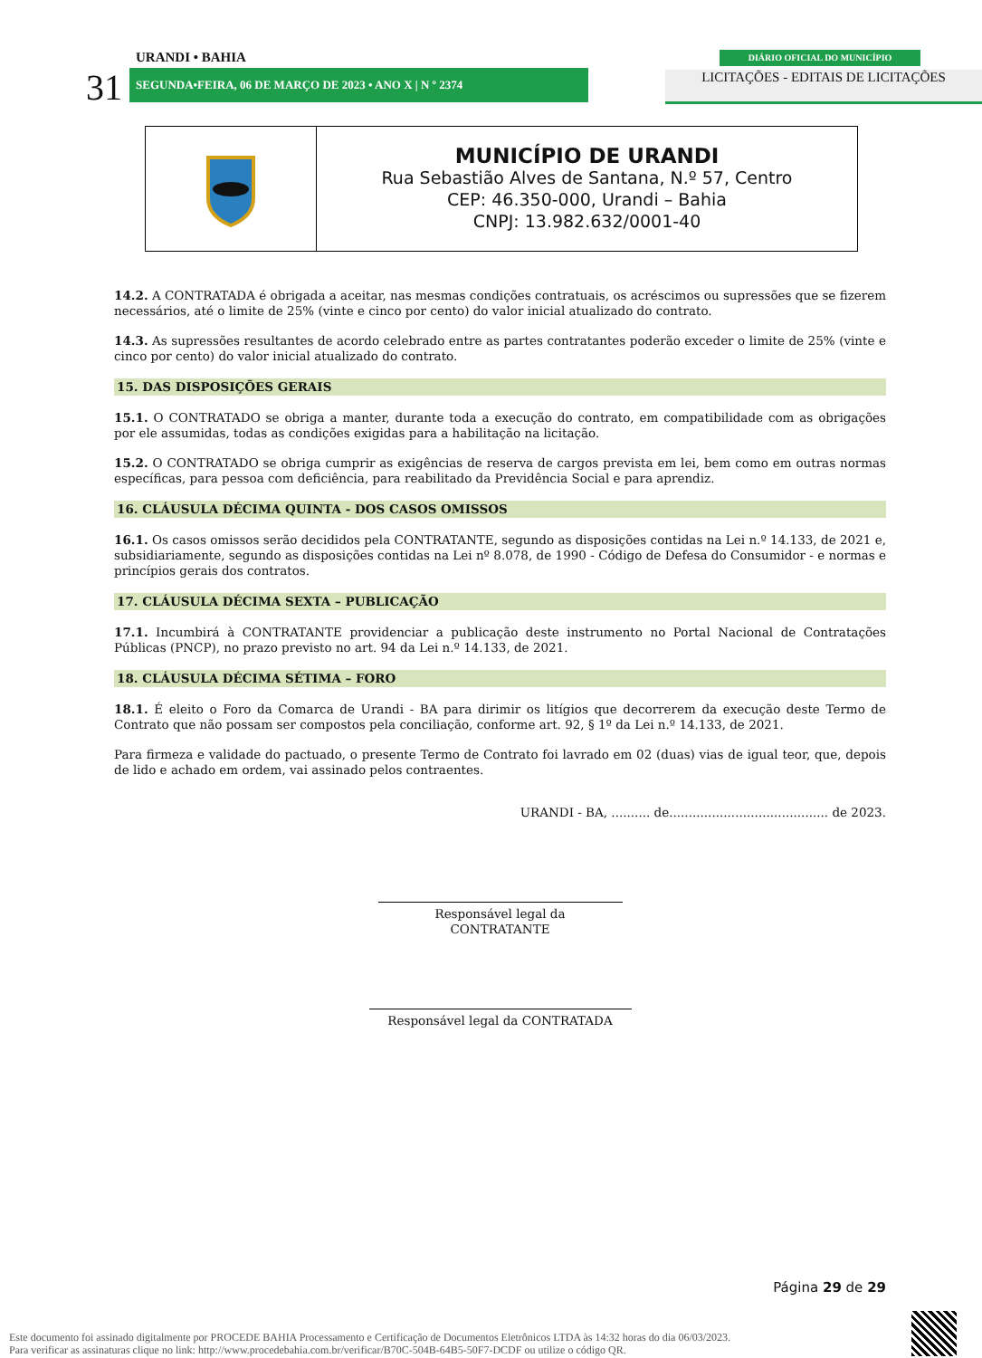31
URANDI • BAHIA
SEGUNDA•FEIRA, 06 DE MARÇO DE 2023 • ANO X | N º 2374
DIÁRIO OFICIAL DO MUNICÍPIO
LICITAÇÕES - EDITAIS DE LICITAÇÕES
MUNICÍPIO DE URANDI
Rua Sebastião Alves de Santana, N.º 57, Centro
CEP: 46.350-000, Urandi – Bahia
CNPJ: 13.982.632/0001-40
14.2. A CONTRATADA é obrigada a aceitar, nas mesmas condições contratuais, os acréscimos ou supressões que se fizerem necessários, até o limite de 25% (vinte e cinco por cento) do valor inicial atualizado do contrato.
14.3. As supressões resultantes de acordo celebrado entre as partes contratantes poderão exceder o limite de 25% (vinte e cinco por cento) do valor inicial atualizado do contrato.
15. DAS DISPOSIÇÕES GERAIS
15.1. O CONTRATADO se obriga a manter, durante toda a execução do contrato, em compatibilidade com as obrigações por ele assumidas, todas as condições exigidas para a habilitação na licitação.
15.2. O CONTRATADO se obriga cumprir as exigências de reserva de cargos prevista em lei, bem como em outras normas específicas, para pessoa com deficiência, para reabilitado da Previdência Social e para aprendiz.
16. CLÁUSULA DÉCIMA QUINTA - DOS CASOS OMISSOS
16.1. Os casos omissos serão decididos pela CONTRATANTE, segundo as disposições contidas na Lei n.º 14.133, de 2021 e, subsidiariamente, segundo as disposições contidas na Lei nº 8.078, de 1990 - Código de Defesa do Consumidor - e normas e princípios gerais dos contratos.
17. CLÁUSULA DÉCIMA SEXTA – PUBLICAÇÃO
17.1. Incumbirá à CONTRATANTE providenciar a publicação deste instrumento no Portal Nacional de Contratações Públicas (PNCP), no prazo previsto no art. 94 da Lei n.º 14.133, de 2021.
18. CLÁUSULA DÉCIMA SÉTIMA – FORO
18.1. É eleito o Foro da Comarca de Urandi - BA para dirimir os litígios que decorrerem da execução deste Termo de Contrato que não possam ser compostos pela conciliação, conforme art. 92, § 1º da Lei n.º 14.133, de 2021.
Para firmeza e validade do pactuado, o presente Termo de Contrato foi lavrado em 02 (duas) vias de igual teor, que, depois de lido e achado em ordem, vai assinado pelos contraentes.
URANDI - BA, .......... de......................................... de 2023.
Responsável legal da CONTRATANTE
Responsável legal da CONTRATADA
Página 29 de 29
Este documento foi assinado digitalmente por PROCEDE BAHIA Processamento e Certificação de Documentos Eletrônicos LTDA às 14:32 horas do dia 06/03/2023.
Para verificar as assinaturas clique no link: http://www.procedebahia.com.br/verificar/B70C-504B-64B5-50F7-DCDF ou utilize o código QR.